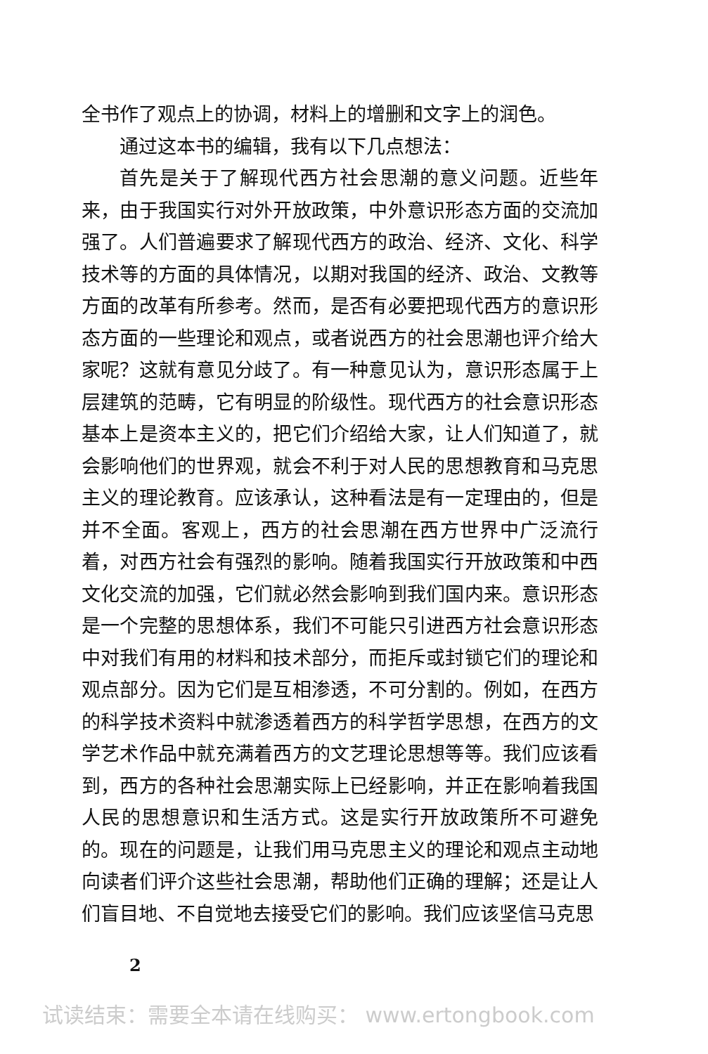全书作了观点上的协调，材料上的增删和文字上的润色。
通过这本书的编辑，我有以下几点想法：
首先是关于了解现代西方社会思潮的意义问题。近些年来，由于我国实行对外开放政策，中外意识形态方面的交流加强了。人们普遍要求了解现代西方的政治、经济、文化、科学技术等的方面的具体情况，以期对我国的经济、政治、文教等方面的改革有所参考。然而，是否有必要把现代西方的意识形态方面的一些理论和观点，或者说西方的社会思潮也评介给大家呢？这就有意见分歧了。有一种意见认为，意识形态属于上层建筑的范畴，它有明显的阶级性。现代西方的社会意识形态基本上是资本主义的，把它们介绍给大家，让人们知道了，就会影响他们的世界观，就会不利于对人民的思想教育和马克思主义的理论教育。应该承认，这种看法是有一定理由的，但是并不全面。客观上，西方的社会思潮在西方世界中广泛流行着，对西方社会有强烈的影响。随着我国实行开放政策和中西文化交流的加强，它们就必然会影响到我们国内来。意识形态是一个完整的思想体系，我们不可能只引进西方社会意识形态中对我们有用的材料和技术部分，而拒斥或封锁它们的理论和观点部分。因为它们是互相渗透，不可分割的。例如，在西方的科学技术资料中就渗透着西方的科学哲学思想，在西方的文学艺术作品中就充满着西方的文艺理论思想等等。我们应该看到，西方的各种社会思潮实际上已经影响，并正在影响着我国人民的思想意识和生活方式。这是实行开放政策所不可避免的。现在的问题是，让我们用马克思主义的理论和观点主动地向读者们评介这些社会思潮，帮助他们正确的理解；还是让人们盲目地、不自觉地去接受它们的影响。我们应该坚信马克思
2
试读结束：需要全本请在线购买： www.ertongbook.com